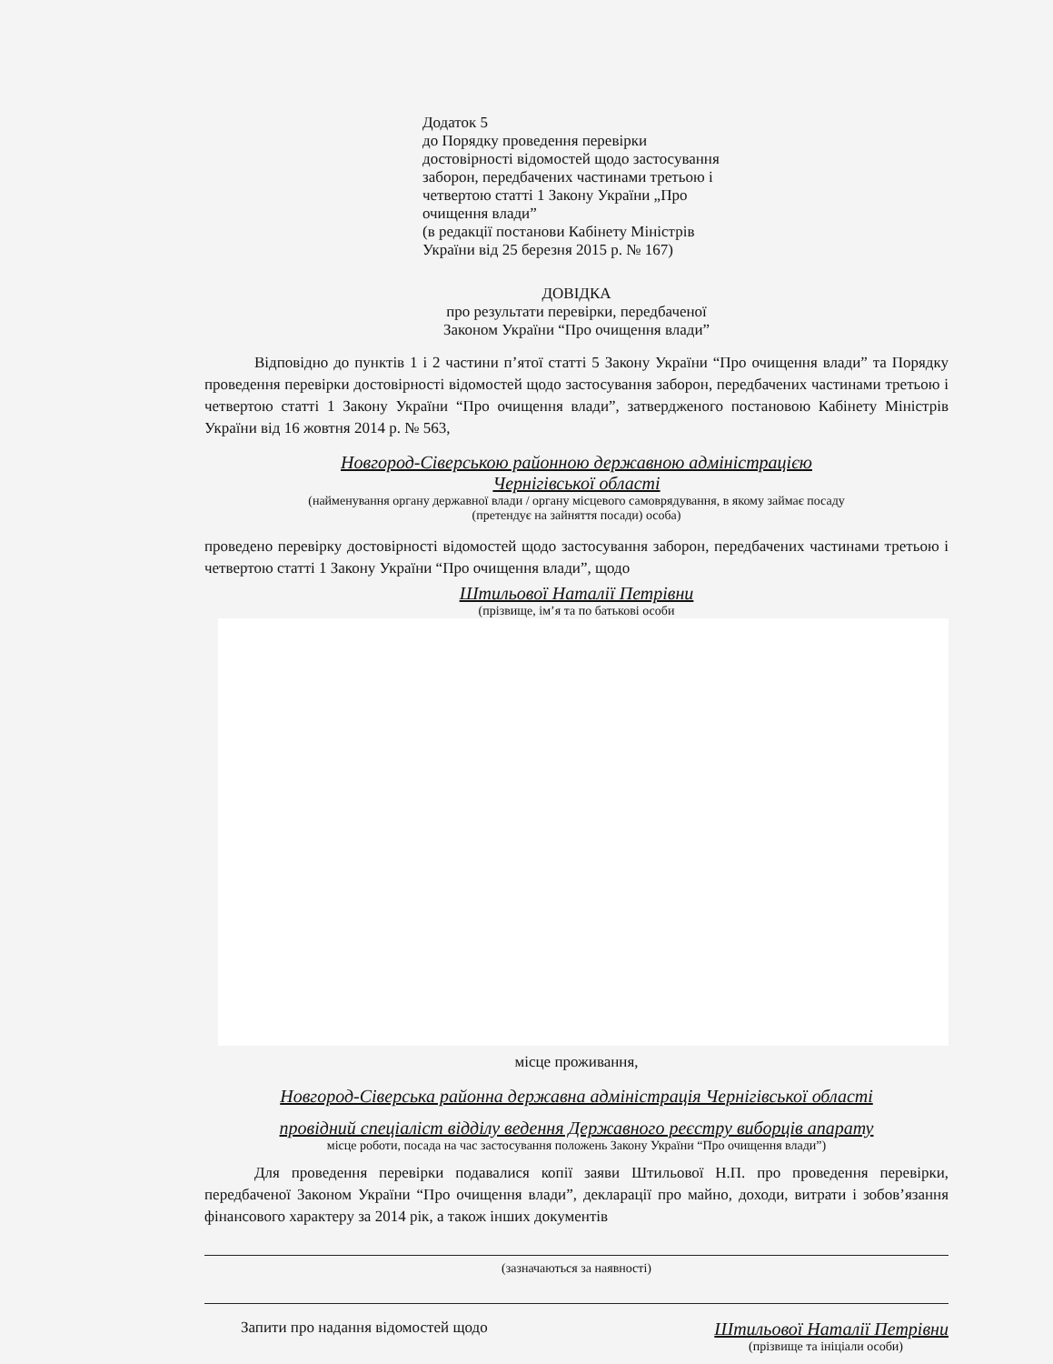Додаток 5
до Порядку проведення перевірки
достовірності відомостей щодо застосування
заборон, передбачених частинами третьою і
четвертою статті 1 Закону України „Про
очищення влади”
(в редакції постанови Кабінету Міністрів
України від 25 березня 2015 р. № 167)
ДОВІДКА
про результати перевірки, передбаченої
Законом України “Про очищення влади”
Відповідно до пунктів 1 і 2 частини п’ятої статті 5 Закону України “Про очищення влади” та Порядку проведення перевірки достовірності відомостей щодо застосування заборон, передбачених частинами третьою і четвертою статті 1 Закону України “Про очищення влади”, затвердженого постановою Кабінету Міністрів України від 16 жовтня 2014 р. № 563,
Новгород-Сіверською районною державною адміністрацією
Чернігівської області
(найменування органу державної влади / органу місцевого самоврядування, в якому займає посаду
(претендує на зайняття посади) особа)
проведено перевірку достовірності відомостей щодо застосування заборон, передбачених частинами третьою і четвертою статті 1 Закону України “Про очищення влади”, щодо
Штильової Наталії Петрівни
(прізвище, ім’я та по батькові особи
місце проживання,
Новгород-Сіверська районна державна адміністрація Чернігівської області
провідний спеціаліст відділу ведення Державного реєстру виборців апарату
місце роботи, посада на час застосування положень Закону України “Про очищення влади”)
Для проведення перевірки подавалися копії заяви Штильової Н.П. про проведення перевірки, передбаченої Законом України “Про очищення влади”, декларації про майно, доходи, витрати і зобов’язання фінансового характеру за 2014 рік, а також інших документів
(зазначаються за наявності)
Запити про надання відомостей щодо Штильової Наталії Петрівни
(прізвище та ініціали особи)